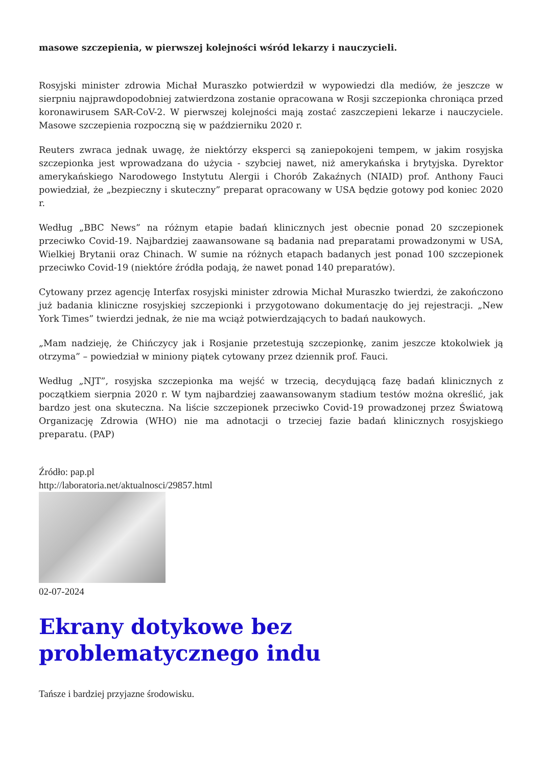masowe szczepienia, w pierwszej kolejności wśród lekarzy i nauczycieli.
Rosyjski minister zdrowia Michał Muraszko potwierdził w wypowiedzi dla mediów, że jeszcze w sierpniu najprawdopodobniej zatwierdzona zostanie opracowana w Rosji szczepionka chroniąca przed koronawirusem SAR-CoV-2. W pierwszej kolejności mają zostać zaszczepieni lekarze i nauczyciele. Masowe szczepienia rozpoczną się w październiku 2020 r.
Reuters zwraca jednak uwagę, że niektórzy eksperci są zaniepokojeni tempem, w jakim rosyjska szczepionka jest wprowadzana do użycia - szybciej nawet, niż amerykańska i brytyjska. Dyrektor amerykańskiego Narodowego Instytutu Alergii i Chorób Zakaźnych (NIAID) prof. Anthony Fauci powiedział, że „bezpieczny i skuteczny” preparat opracowany w USA będzie gotowy pod koniec 2020 r.
Według „BBC News” na różnym etapie badań klinicznych jest obecnie ponad 20 szczepionek przeciwko Covid-19. Najbardziej zaawansowane są badania nad preparatami prowadzonymi w USA, Wielkiej Brytanii oraz Chinach. W sumie na różnych etapach badanych jest ponad 100 szczepionek przeciwko Covid-19 (niektóre źródła podają, że nawet ponad 140 preparatów).
Cytowany przez agencję Interfax rosyjski minister zdrowia Michał Muraszko twierdzi, że zakończono już badania kliniczne rosyjskiej szczepionki i przygotowano dokumentację do jej rejestracji. „New York Times” twierdzi jednak, że nie ma wciąż potwierdzających to badań naukowych.
„Mam nadzieję, że Chińczycy jak i Rosjanie przetestują szczepionkę, zanim jeszcze ktokolwiek ją otrzyma” – powiedział w miniony piątek cytowany przez dziennik prof. Fauci.
Według „NJT”, rosyjska szczepionka ma wejść w trzecią, decydującą fazę badań klinicznych z początkiem sierpnia 2020 r. W tym najbardziej zaawansowanym stadium testów można określić, jak bardzo jest ona skuteczna. Na liście szczepionek przeciwko Covid-19 prowadzonej przez Światową Organizację Zdrowia (WHO) nie ma adnotacji o trzeciej fazie badań klinicznych rosyjskiego preparatu. (PAP)
Źródło: pap.pl
http://laboratoria.net/aktualnosci/29857.html
02-07-2024
Ekrany dotykowe bez problematycznego indu
Tańsze i bardziej przyjazne środowisku.